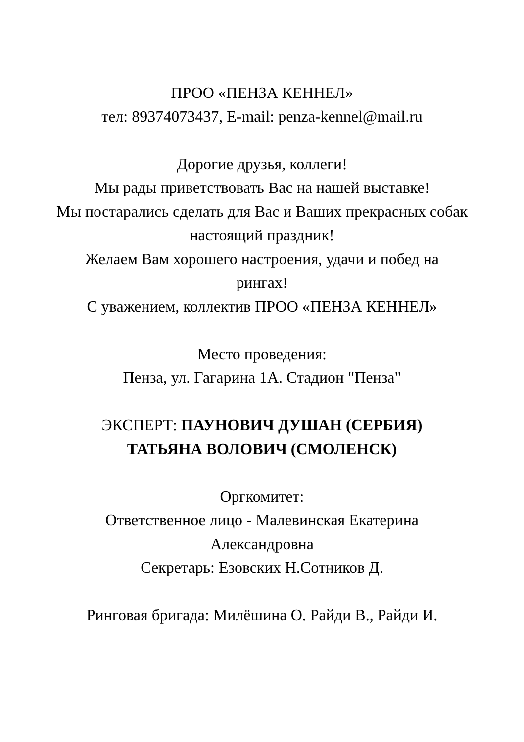ПРОО «ПЕНЗА КЕННЕЛ»
тел: 89374073437, E-mail: penza-kennel@mail.ru
Дорогие друзья, коллеги!
Мы рады приветствовать Вас на нашей выставке!
Мы постарались сделать для Вас и Ваших прекрасных собак
настоящий праздник!
Желаем Вам хорошего настроения, удачи и побед на
рингах!
С уважением, коллектив ПРОО «ПЕНЗА КЕННЕЛ»
Место проведения:
Пенза, ул. Гагарина 1А. Стадион "Пенза"
ЭКСПЕРТ: ПАУНОВИЧ ДУШАН (СЕРБИЯ)
ТАТЬЯНА ВОЛОВИЧ (СМОЛЕНСК)
Оргкомитет:
Ответственное лицо - Малевинская Екатерина
Александровна
Секретарь: Езовских Н.Сотников Д.
Ринговая бригада: Милёшина О. Райди В., Райди И.